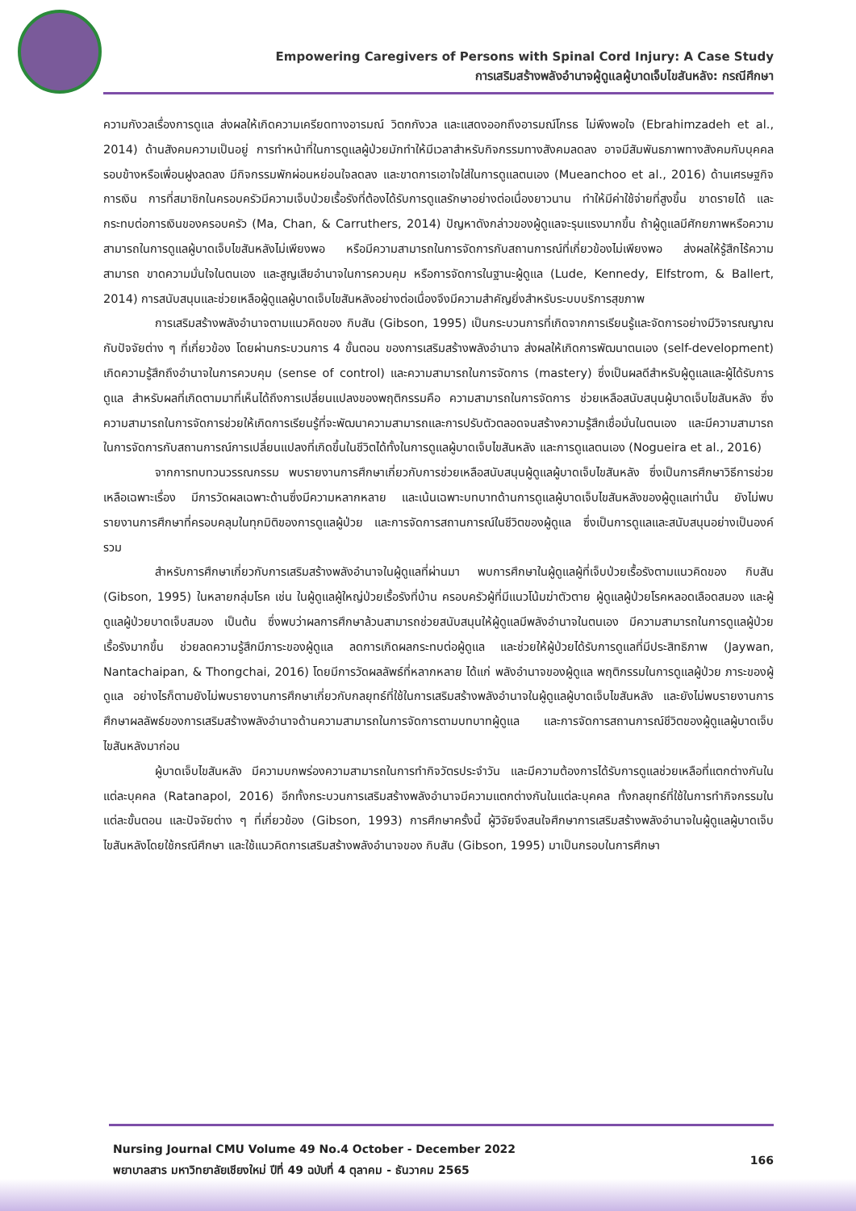Empowering Caregivers of Persons with Spinal Cord Injury: A Case Study
การเสริมสร้างพลังอำนาจผู้ดูแลผู้บาดเจ็บไขสันหลัง: กรณีศึกษา
ความกังวลเรื่องการดูแล ส่งผลให้เกิดความเครียดทางอารมณ์ วิตกกังวล และแสดงออกถึงอารมณ์โกรธ ไม่พึงพอใจ (Ebrahimzadeh et al., 2014) ด้านสังคมความเป็นอยู่ การทำหน้าที่ในการดูแลผู้ป่วยมักทำให้มีเวลาสำหรับกิจกรรมทางสังคมลดลง อาจมีสัมพันธภาพทางสังคมกับบุคคลรอบข้างหรือเพื่อนฝูงลดลง มีกิจกรรมพักผ่อนหย่อนใจลดลง และขาดการเอาใจใส่ในการดูแลตนเอง (Mueanchoo et al., 2016) ด้านเศรษฐกิจการเงิน การที่สมาชิกในครอบครัวมีความเจ็บป่วยเรื้อรังที่ต้องได้รับการดูแลรักษาอย่างต่อเนื่องยาวนาน ทำให้มีค่าใช้จ่ายที่สูงขึ้น ขาดรายได้ และกระทบต่อการเงินของครอบครัว (Ma, Chan, & Carruthers, 2014) ปัญหาดังกล่าวของผู้ดูแลจะรุนแรงมากขึ้น ถ้าผู้ดูแลมีศักยภาพหรือความสามารถในการดูแลผู้บาดเจ็บไขสันหลังไม่เพียงพอ หรือมีความสามารถในการจัดการกับสถานการณ์ที่เกี่ยวข้องไม่เพียงพอ ส่งผลให้รู้สึกไร้ความสามารถ ขาดความมั่นใจในตนเอง และสูญเสียอำนาจในการควบคุม หรือการจัดการในฐานะผู้ดูแล (Lude, Kennedy, Elfstrom, & Ballert, 2014) การสนับสนุนและช่วยเหลือผู้ดูแลผู้บาดเจ็บไขสันหลังอย่างต่อเนื่องจึงมีความสำคัญยิ่งสำหรับระบบบริการสุขภาพ
การเสริมสร้างพลังอำนาจตามแนวคิดของ กิบสัน (Gibson, 1995) เป็นกระบวนการที่เกิดจากการเรียนรู้และจัดการอย่างมีวิจารณญาณกับปัจจัยต่าง ๆ ที่เกี่ยวข้อง โดยผ่านกระบวนการ 4 ขั้นตอน ของการเสริมสร้างพลังอำนาจ ส่งผลให้เกิดการพัฒนาตนเอง (self-development) เกิดความรู้สึกถึงอำนาจในการควบคุม (sense of control) และความสามารถในการจัดการ (mastery) ซึ่งเป็นผลดีสำหรับผู้ดูแลและผู้ได้รับการดูแล สำหรับผลที่เกิดตามมาที่เห็นได้ถึงการเปลี่ยนแปลงของพฤติกรรมคือ ความสามารถในการจัดการ ช่วยเหลือสนับสนุนผู้บาดเจ็บไขสันหลัง ซึ่งความสามารถในการจัดการช่วยให้เกิดการเรียนรู้ที่จะพัฒนาความสามารถและการปรับตัวตลอดจนสร้างความรู้สึกเชื่อมั่นในตนเอง และมีความสามารถในการจัดการกับสถานการณ์การเปลี่ยนแปลงที่เกิดขึ้นในชีวิตได้ทั้งในการดูแลผู้บาดเจ็บไขสันหลัง และการดูแลตนเอง (Nogueira et al., 2016)
จากการทบทวนวรรณกรรม พบรายงานการศึกษาเกี่ยวกับการช่วยเหลือสนับสนุนผู้ดูแลผู้บาดเจ็บไขสันหลัง ซึ่งเป็นการศึกษาวิธีการช่วยเหลือเฉพาะเรื่อง มีการวัดผลเฉพาะด้านซึ่งมีความหลากหลาย และเน้นเฉพาะบทบาทด้านการดูแลผู้บาดเจ็บไขสันหลังของผู้ดูแลเท่านั้น ยังไม่พบรายงานการศึกษาที่ครอบคลุมในทุกมิติของการดูแลผู้ป่วย และการจัดการสถานการณ์ในชีวิตของผู้ดูแล ซึ่งเป็นการดูแลและสนับสนุนอย่างเป็นองค์รวม
สำหรับการศึกษาเกี่ยวกับการเสริมสร้างพลังอำนาจในผู้ดูแลที่ผ่านมา พบการศึกษาในผู้ดูแลผู้ที่เจ็บป่วยเรื้อรังตามแนวคิดของ กิบสัน (Gibson, 1995) ในหลายกลุ่มโรค เช่น ในผู้ดูแลผู้ใหญ่ป่วยเรื้อรังที่บ้าน ครอบครัวผู้ที่มีแนวโน้มฆ่าตัวตาย ผู้ดูแลผู้ป่วยโรคหลอดเลือดสมอง และผู้ดูแลผู้ป่วยบาดเจ็บสมอง เป็นต้น ซึ่งพบว่าผลการศึกษาล้วนสามารถช่วยสนับสนุนให้ผู้ดูแลมีพลังอำนาจในตนเอง มีความสามารถในการดูแลผู้ป่วยเรื้อรังมากขึ้น ช่วยลดความรู้สึกมีภาระของผู้ดูแล ลดการเกิดผลกระทบต่อผู้ดูแล และช่วยให้ผู้ป่วยได้รับการดูแลที่มีประสิทธิภาพ (Jaywan, Nantachaipan, & Thongchai, 2016) โดยมีการวัดผลลัพธ์ที่หลากหลาย ได้แก่ พลังอำนาจของผู้ดูแล พฤติกรรมในการดูแลผู้ป่วย ภาระของผู้ดูแล อย่างไรก็ตามยังไม่พบรายงานการศึกษาเกี่ยวกับกลยุทธ์ที่ใช้ในการเสริมสร้างพลังอำนาจในผู้ดูแลผู้บาดเจ็บไขสันหลัง และยังไม่พบรายงานการศึกษาผลลัพธ์ของการเสริมสร้างพลังอำนาจด้านความสามารถในการจัดการตามบทบาทผู้ดูแล และการจัดการสถานการณ์ชีวิตของผู้ดูแลผู้บาดเจ็บไขสันหลังมาก่อน
ผู้บาดเจ็บไขสันหลัง มีความบกพร่องความสามารถในการทำกิจวัตรประจำวัน และมีความต้องการได้รับการดูแลช่วยเหลือที่แตกต่างกันในแต่ละบุคคล (Ratanapol, 2016) อีกทั้งกระบวนการเสริมสร้างพลังอำนาจมีความแตกต่างกันในแต่ละบุคคล ทั้งกลยุทธ์ที่ใช้ในการทำกิจกรรมในแต่ละขั้นตอน และปัจจัยต่าง ๆ ที่เกี่ยวข้อง (Gibson, 1993) การศึกษาครั้งนี้ ผู้วิจัยจึงสนใจศึกษาการเสริมสร้างพลังอำนาจในผู้ดูแลผู้บาดเจ็บไขสันหลังโดยใช้กรณีศึกษา และใช้แนวคิดการเสริมสร้างพลังอำนาจของ กิบสัน (Gibson, 1995) มาเป็นกรอบในการศึกษา
Nursing Journal CMU Volume 49 No.4 October - December 2022
พยาบาลสาร มหาวิทยาลัยเชียงใหม่ ปีที่ 49 ฉบับที่ 4 ตุลาคม - ธันวาคม 2565
166